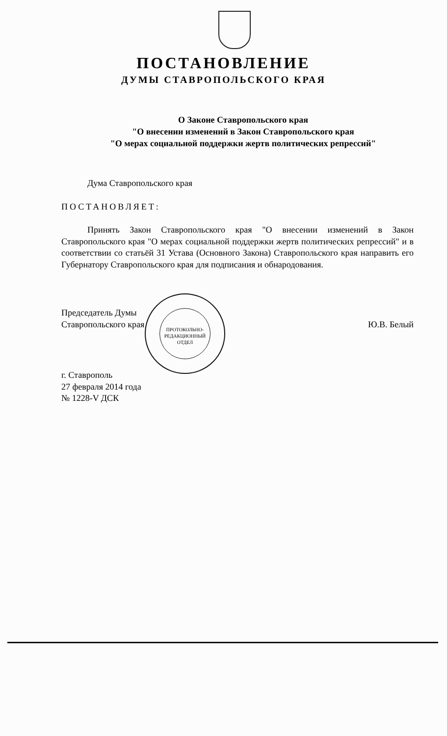ПОСТАНОВЛЕНИЕ
ДУМЫ СТАВРОПОЛЬСКОГО КРАЯ
О Законе Ставропольского края
"О внесении изменений в Закон Ставропольского края
"О мерах социальной поддержки жертв политических репрессий"
Дума Ставропольского края
ПОСТАНОВЛЯЕТ:
Принять Закон Ставропольского края "О внесении изменений в Закон Ставропольского края "О мерах социальной поддержки жертв политических репрессий" и в соответствии со статьёй 31 Устава (Основного Закона) Ставропольского края направить его Губернатору Ставропольского края для подписания и обнародования.
Председатель Думы
Ставропольского края
Ю.В. Белый
г. Ставрополь
27 февраля 2014 года
№ 1228-V ДСК
ПРОТОКОЛЬНО-
РЕДАКЦИОННЫЙ
ОТДЕЛ